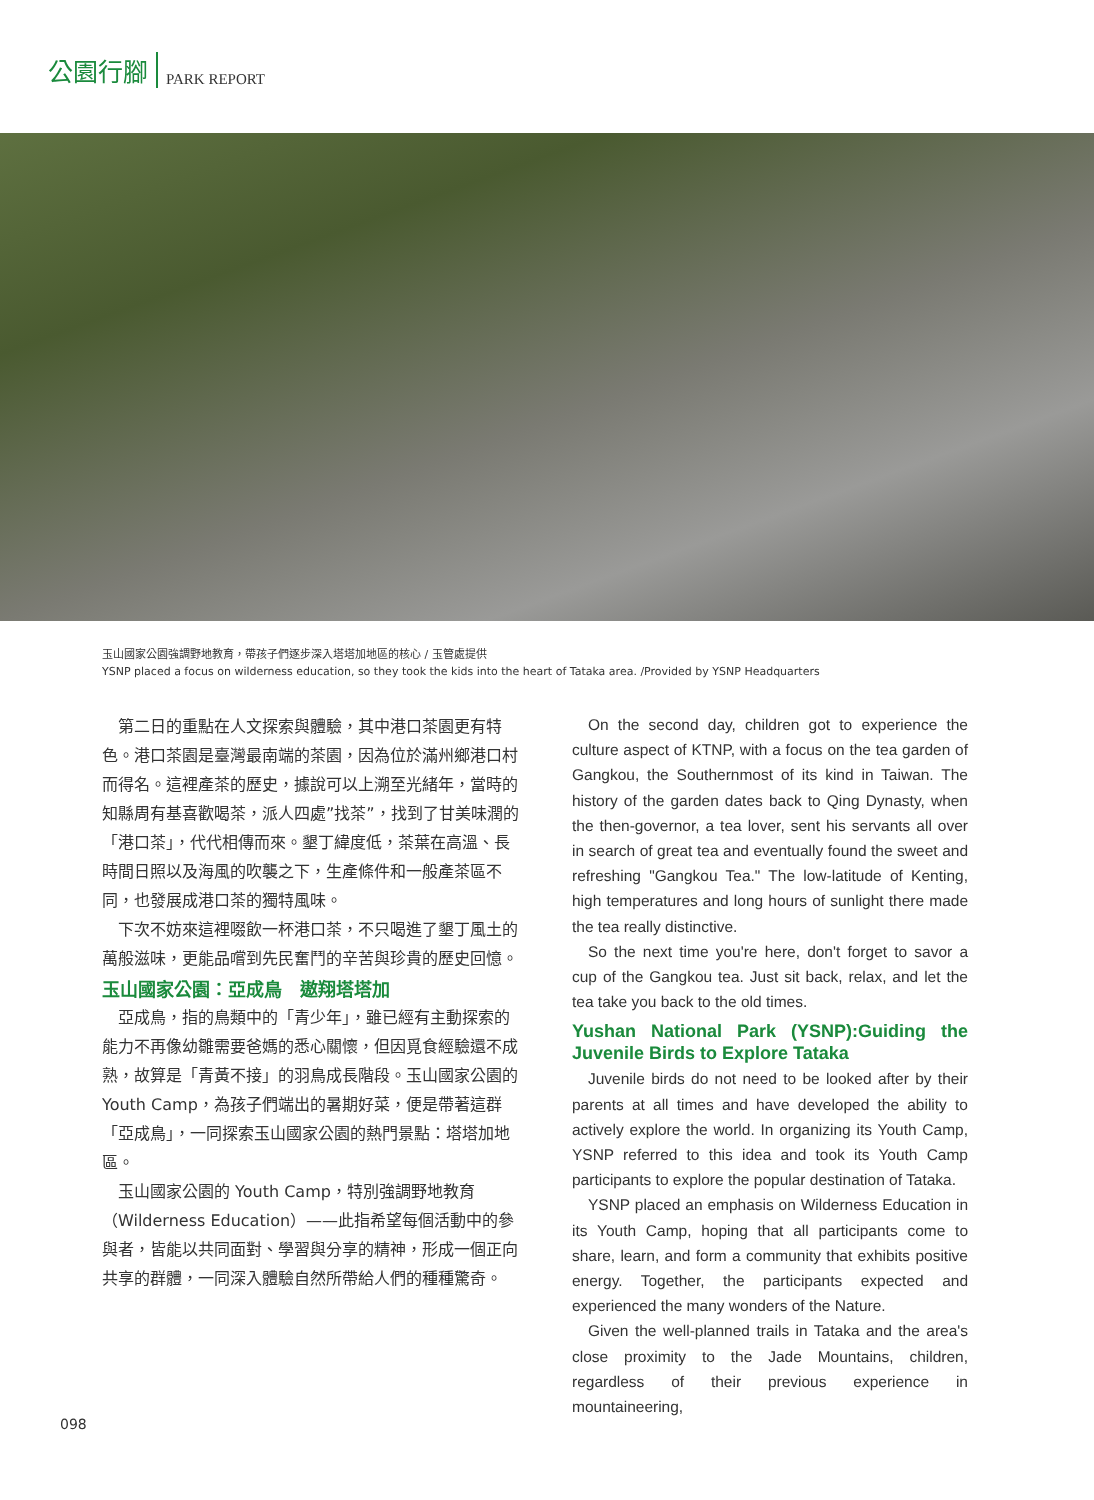公園行腳 PARK REPORT
玉山國家公園強調野地教育，帶孩子們逐步深入塔塔加地區的核心 / 玉管處提供
YSNP placed a focus on wilderness education, so they took the kids into the heart of Tataka area. /Provided by YSNP Headquarters
第二日的重點在人文探索與體驗，其中港口茶園更有特色。港口茶園是臺灣最南端的茶園，因為位於滿州鄉港口村而得名。這裡產茶的歷史，據說可以上溯至光緒年，當時的知縣周有基喜歡喝茶，派人四處”找茶”，找到了甘美味潤的「港口茶」，代代相傳而來。墾丁緯度低，茶葉在高溫、長時間日照以及海風的吹襲之下，生產條件和一般產茶區不同，也發展成港口茶的獨特風味。
下次不妨來這裡啜飲一杯港口茶，不只喝進了墾丁風土的萬般滋味，更能品嚐到先民奮鬥的辛苦與珍貴的歷史回憶。
玉山國家公園：亞成鳥　遨翔塔塔加
亞成鳥，指的鳥類中的「青少年」，雖已經有主動探索的能力不再像幼雛需要爸媽的悉心關懷，但因覓食經驗還不成熟，故算是「青黃不接」的羽鳥成長階段。玉山國家公園的 Youth Camp，為孩子們端出的暑期好菜，便是帶著這群「亞成鳥」，一同探索玉山國家公園的熱門景點：塔塔加地區。
玉山國家公園的 Youth Camp，特別強調野地教育（Wilderness Education）——此指希望每個活動中的參與者，皆能以共同面對、學習與分享的精神，形成一個正向共享的群體，一同深入體驗自然所帶給人們的種種驚奇。
On the second day, children got to experience the culture aspect of KTNP, with a focus on the tea garden of Gangkou, the Southernmost of its kind in Taiwan. The history of the garden dates back to Qing Dynasty, when the then-governor, a tea lover, sent his servants all over in search of great tea and eventually found the sweet and refreshing "Gangkou Tea." The low-latitude of Kenting, high temperatures and long hours of sunlight there made the tea really distinctive.
So the next time you're here, don't forget to savor a cup of the Gangkou tea. Just sit back, relax, and let the tea take you back to the old times.
Yushan National Park (YSNP):Guiding the Juvenile Birds to Explore Tataka
Juvenile birds do not need to be looked after by their parents at all times and have developed the ability to actively explore the world. In organizing its Youth Camp, YSNP referred to this idea and took its Youth Camp participants to explore the popular destination of Tataka.
YSNP placed an emphasis on Wilderness Education in its Youth Camp, hoping that all participants come to share, learn, and form a community that exhibits positive energy. Together, the participants expected and experienced the many wonders of the Nature.
Given the well-planned trails in Tataka and the area's close proximity to the Jade Mountains, children, regardless of their previous experience in mountaineering,
098